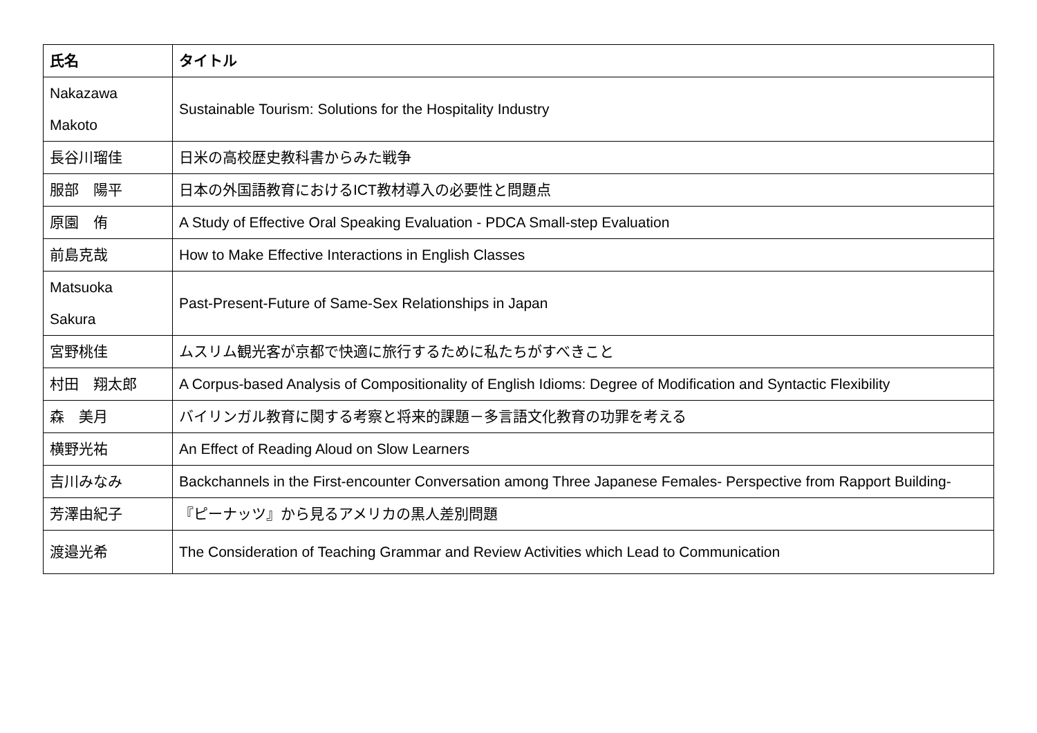| 氏名 | タイトル |
| --- | --- |
| Nakazawa Makoto | Sustainable Tourism: Solutions for the Hospitality Industry |
| 長谷川瑠佳 | 日米の高校歴史教科書からみた戦争 |
| 服部 陽平 | 日本の外国語教育におけるICT教材導入の必要性と問題点 |
| 原園 侑 | A Study of Effective Oral Speaking Evaluation - PDCA Small-step Evaluation |
| 前島克哉 | How to Make Effective Interactions in English Classes |
| Matsuoka Sakura | Past-Present-Future of Same-Sex Relationships in Japan |
| 宮野桃佳 | ムスリム観光客が京都で快適に旅行するために私たちがすべきこと |
| 村田 翔太郎 | A Corpus-based Analysis of Compositionality of English Idioms: Degree of Modification and Syntactic Flexibility |
| 森 美月 | バイリンガル教育に関する考察と将来的課題－多言語文化教育の功罪を考える |
| 横野光祐 | An Effect of Reading Aloud on Slow Learners |
| 吉川みなみ | Backchannels in the First-encounter Conversation among Three Japanese Females- Perspective from Rapport Building- |
| 芳澤由紀子 | 『ピーナッツ』から見るアメリカの黒人差別問題 |
| 渡邉光希 | The Consideration of Teaching Grammar and Review Activities which Lead to Communication |